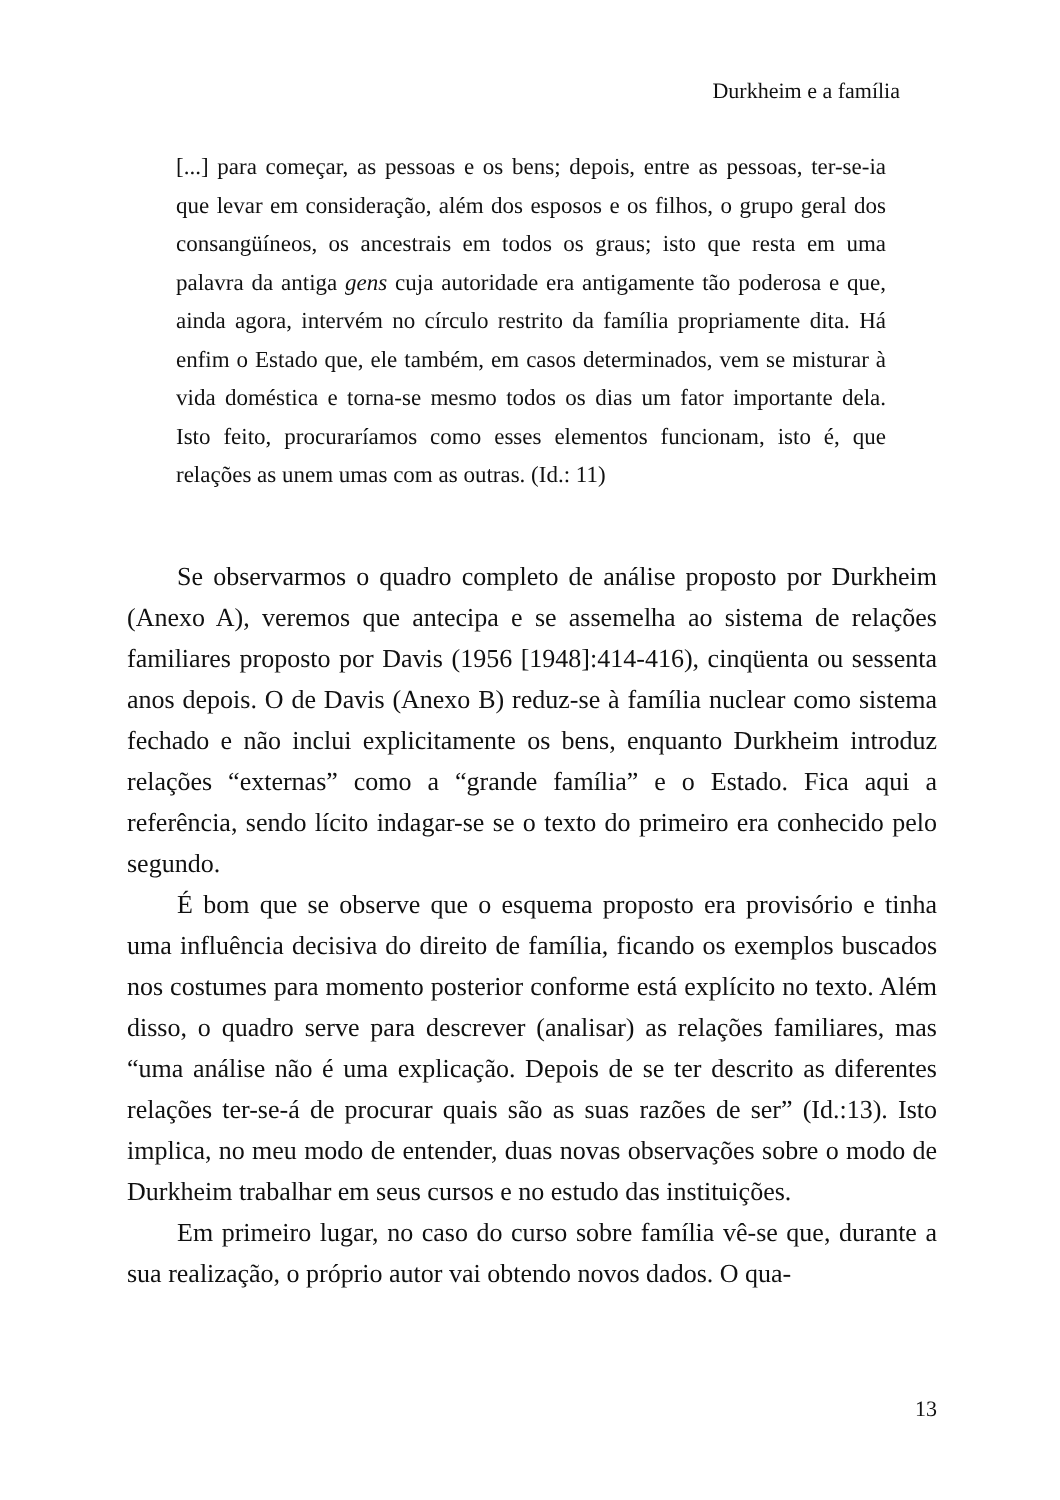Durkheim e a família
[...] para começar, as pessoas e os bens; depois, entre as pessoas, ter-se-ia que levar em consideração, além dos esposos e os filhos, o grupo geral dos consangüíneos, os ancestrais em todos os graus; isto que resta em uma palavra da antiga gens cuja autoridade era antigamente tão poderosa e que, ainda agora, intervém no círculo restrito da família propriamente dita. Há enfim o Estado que, ele também, em casos determinados, vem se misturar à vida doméstica e torna-se mesmo todos os dias um fator importante dela. Isto feito, procuraríamos como esses elementos funcionam, isto é, que relações as unem umas com as outras. (Id.: 11)
Se observarmos o quadro completo de análise proposto por Durkheim (Anexo A), veremos que antecipa e se assemelha ao sistema de relações familiares proposto por Davis (1956 [1948]:414-416), cinqüenta ou sessenta anos depois. O de Davis (Anexo B) reduz-se à família nuclear como sistema fechado e não inclui explicitamente os bens, enquanto Durkheim introduz relações “externas” como a “grande família” e o Estado. Fica aqui a referência, sendo lícito indagar-se se o texto do primeiro era conhecido pelo segundo.
É bom que se observe que o esquema proposto era provisório e tinha uma influência decisiva do direito de família, ficando os exemplos buscados nos costumes para momento posterior conforme está explícito no texto. Além disso, o quadro serve para descrever (analisar) as relações familiares, mas “uma análise não é uma explicação. Depois de se ter descrito as diferentes relações ter-se-á de procurar quais são as suas razões de ser” (Id.:13). Isto implica, no meu modo de entender, duas novas observações sobre o modo de Durkheim trabalhar em seus cursos e no estudo das instituições.
Em primeiro lugar, no caso do curso sobre família vê-se que, durante a sua realização, o próprio autor vai obtendo novos dados. O qua-
13